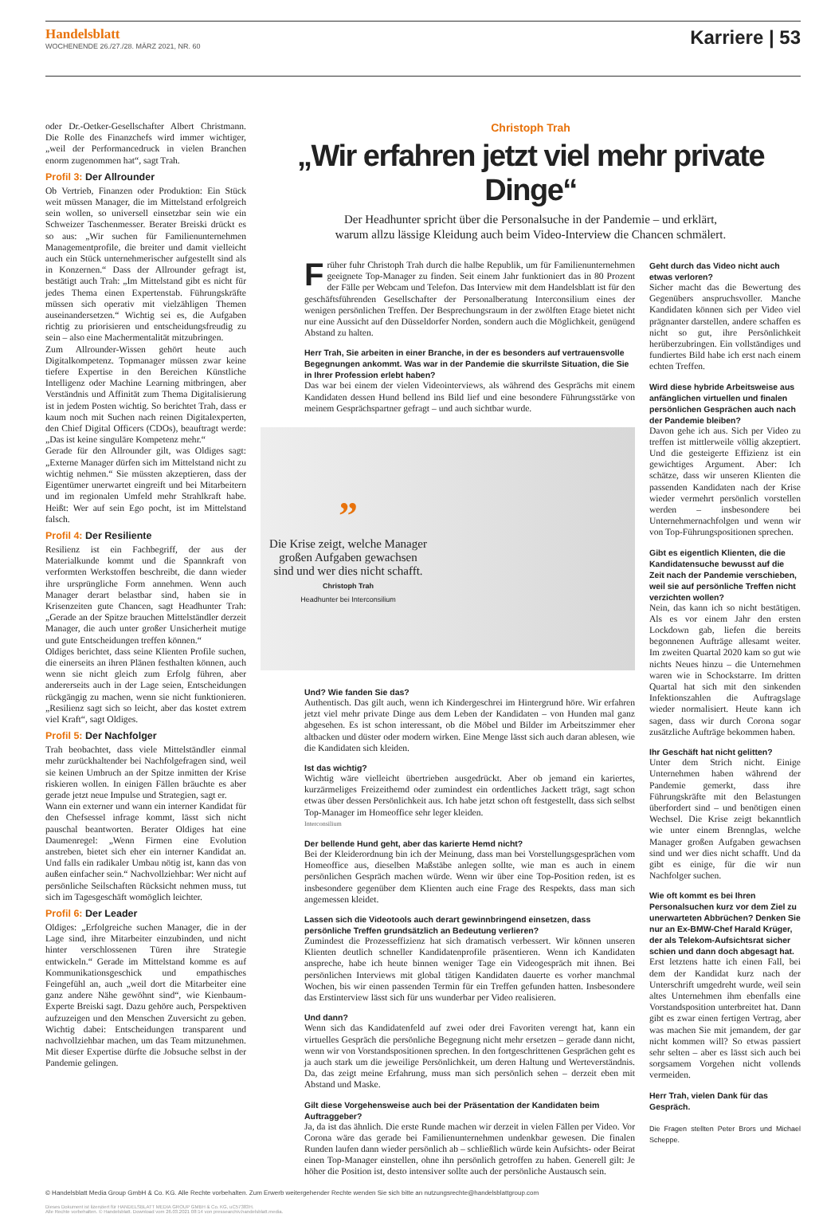Handelsblatt
WOCHENENDE 26./27./28. MÄRZ 2021, NR. 60
Karriere | 53
oder Dr.-Oetker-Gesellschafter Albert Christmann. Die Rolle des Finanzchefs wird immer wichtiger, „weil der Performancedruck in vielen Branchen enorm zugenommen hat“, sagt Trah.
Profil 3: Der Allrounder
Ob Vertrieb, Finanzen oder Produktion: Ein Stück weit müssen Manager, die im Mittelstand erfolgreich sein wollen, so universell einsetzbar sein wie ein Schweizer Taschenmesser. Berater Breiski drückt es so aus: „Wir suchen für Familienunternehmen Managementprofile, die breiter und damit vielleicht auch ein Stück unternehmerischer aufgestellt sind als in Konzernen.“ Dass der Allrounder gefragt ist, bestätigt auch Trah: „Im Mittelstand gibt es nicht für jedes Thema einen Expertenstab. Führungskräfte müssen sich operativ mit vielzähligen Themen auseinandersetzen.“ Wichtig sei es, die Aufgaben richtig zu priorisieren und entscheidungsfreudig zu sein – also eine Machermentalität mitzubringen.
Zum Allrounder-Wissen gehört heute auch Digitalkompetenz. Topmanager müssen zwar keine tiefere Expertise in den Bereichen Künstliche Intelligenz oder Machine Learning mitbringen, aber Verständnis und Affinität zum Thema Digitalisierung ist in jedem Posten wichtig. So berichtet Trah, dass er kaum noch mit Suchen nach reinen Digitalexperten, den Chief Digital Officers (CDOs), beauftragt werde: „Das ist keine singuläre Kompetenz mehr.“
Gerade für den Allrounder gilt, was Oldiges sagt: „Externe Manager dürfen sich im Mittelstand nicht zu wichtig nehmen.“ Sie müssten akzeptieren, dass der Eigentümer unerwartet eingreift und bei Mitarbeitern und im regionalen Umfeld mehr Strahlkraft habe. Heißt: Wer auf sein Ego pocht, ist im Mittelstand falsch.
Profil 4: Der Resiliente
Resilienz ist ein Fachbegriff, der aus der Materialkunde kommt und die Spannkraft von verformten Werkstoffen beschreibt, die dann wieder ihre ursprüngliche Form annehmen. Wenn auch Manager derart belastbar sind, haben sie in Krisenzeiten gute Chancen, sagt Headhunter Trah: „Gerade an der Spitze brauchen Mittelständler derzeit Manager, die auch unter großer Unsicherheit mutige und gute Entscheidungen treffen können.“
Oldiges berichtet, dass seine Klienten Profile suchen, die einerseits an ihren Plänen festhalten können, auch wenn sie nicht gleich zum Erfolg führen, aber andererseits auch in der Lage seien, Entscheidungen rückgängig zu machen, wenn sie nicht funktionieren. „Resilienz sagt sich so leicht, aber das kostet extrem viel Kraft“, sagt Oldiges.
Profil 5: Der Nachfolger
Trah beobachtet, dass viele Mittelständler einmal mehr zurückhaltender bei Nachfolgefragen sind, weil sie keinen Umbruch an der Spitze inmitten der Krise riskieren wollen. In einigen Fällen bräuchte es aber gerade jetzt neue Impulse und Strategien, sagt er.
Wann ein externer und wann ein interner Kandidat für den Chefsessel infrage kommt, lässt sich nicht pauschal beantworten. Berater Oldiges hat eine Daumenregel: „Wenn Firmen eine Evolution anstreben, bietet sich eher ein interner Kandidat an. Und falls ein radikaler Umbau nötig ist, kann das von außen einfacher sein.“ Nachvollziehbar: Wer nicht auf persönliche Seilschaften Rücksicht nehmen muss, tut sich im Tagesgeschäft womöglich leichter.
Profil 6: Der Leader
Oldiges: „Erfolgreiche suchen Manager, die in der Lage sind, ihre Mitarbeiter einzubinden, und nicht hinter verschlossenen Türen ihre Strategie entwickeln.“ Gerade im Mittelstand komme es auf Kommunikationsgeschick und empathisches Feingefühl an, auch „weil dort die Mitarbeiter eine ganz andere Nähe gewöhnt sind“, wie Kienbaum-Experte Breiski sagt. Dazu gehöre auch, Perspektiven aufzuzeigen und den Menschen Zuversicht zu geben. Wichtig dabei: Entscheidungen transparent und nachvollziehbar machen, um das Team mitzunehmen. Mit dieser Expertise dürfte die Jobsuche selbst in der Pandemie gelingen.
Christoph Trah
„Wir erfahren jetzt viel mehr private Dinge“
Der Headhunter spricht über die Personalsuche in der Pandemie – und erklärt,
warum allzu lässige Kleidung auch beim Video-Interview die Chancen schmälert.
Früher fuhr Christoph Trah durch die halbe Republik, um für Familienunternehmen geeignete Top-Manager zu finden. Seit einem Jahr funktioniert das in 80 Prozent der Fälle per Webcam und Telefon. Das Interview mit dem Handelsblatt ist für den geschäftsführenden Gesellschafter der Personalberatung Interconsilium eines der wenigen persönlichen Treffen. Der Besprechungsraum in der zwölften Etage bietet nicht nur eine Aussicht auf den Düsseldorfer Norden, sondern auch die Möglichkeit, genügend Abstand zu halten.
Herr Trah, Sie arbeiten in einer Branche, in der es besonders auf vertrauensvolle Begegnungen ankommt. Was war in der Pandemie die skurrilste Situation, die Sie in Ihrer Profession erlebt haben?
Das war bei einem der vielen Videointerviews, als während des Gesprächs mit einem Kandidaten dessen Hund bellend ins Bild lief und eine besondere Führungsstärke von meinem Gesprächspartner gefragt – und auch sichtbar wurde.
”
Die Krise zeigt, welche Manager großen Aufgaben gewachsen sind und wer dies nicht schafft.
Christoph Trah
Headhunter bei Interconsilium
Und? Wie fanden Sie das?
Authentisch. Das gilt auch, wenn ich Kindergeschrei im Hintergrund höre. Wir erfahren jetzt viel mehr private Dinge aus dem Leben der Kandidaten – von Hunden mal ganz abgesehen. Es ist schon interessant, ob die Möbel und Bilder im Arbeitszimmer eher altbacken und düster oder modern wirken. Eine Menge lässt sich auch daran ablesen, wie die Kandidaten sich kleiden.
Ist das wichtig?
Wichtig wäre vielleicht übertrieben ausgedrückt. Aber ob jemand ein kariertes, kurzärmeliges Freizeithemd oder zumindest ein ordentliches Jackett trägt, sagt schon etwas über dessen Persönlichkeit aus. Ich habe jetzt schon oft festgestellt, dass sich selbst Top-Manager im Homeoffice sehr leger kleiden.
Interconsilium
Der bellende Hund geht, aber das karierte Hemd nicht?
Bei der Kleiderordnung bin ich der Meinung, dass man bei Vorstellungsgesprächen vom Homeoffice aus, dieselben Maßstäbe anlegen sollte, wie man es auch in einem persönlichen Gespräch machen würde. Wenn wir über eine Top-Position reden, ist es insbesondere gegenüber dem Klienten auch eine Frage des Respekts, dass man sich angemessen kleidet.
Lassen sich die Videotools auch derart gewinnbringend einsetzen, dass persönliche Treffen grundsätzlich an Bedeutung verlieren?
Zumindest die Prozesseffizienz hat sich dramatisch verbessert. Wir können unseren Klienten deutlich schneller Kandidatenprofile präsentieren. Wenn ich Kandidaten anspreche, habe ich heute binnen weniger Tage ein Videogespräch mit ihnen. Bei persönlichen Interviews mit global tätigen Kandidaten dauerte es vorher manchmal Wochen, bis wir einen passenden Termin für ein Treffen gefunden hatten. Insbesondere das Erstinterview lässt sich für uns wunderbar per Video realisieren.
Und dann?
Wenn sich das Kandidatenfeld auf zwei oder drei Favoriten verengt hat, kann ein virtuelles Gespräch die persönliche Begegnung nicht mehr ersetzen – gerade dann nicht, wenn wir von Vorstandspositionen sprechen. In den fortgeschrittenen Gesprächen geht es ja auch stark um die jeweilige Persönlichkeit, um deren Haltung und Werteverständnis. Da, das zeigt meine Erfahrung, muss man sich persönlich sehen – derzeit eben mit Abstand und Maske.
Gilt diese Vorgehensweise auch bei der Präsentation der Kandidaten beim Auftraggeber?
Ja, da ist das ähnlich. Die erste Runde machen wir derzeit in vielen Fällen per Video. Vor Corona wäre das gerade bei Familienunternehmen undenkbar gewesen. Die finalen Runden laufen dann wieder persönlich ab – schließlich würde kein Aufsichts- oder Beirat einen Top-Manager einstellen, ohne ihn persönlich getroffen zu haben. Generell gilt: Je höher die Position ist, desto intensiver sollte auch der persönliche Austausch sein.
Geht durch das Video nicht auch etwas verloren?
Sicher macht das die Bewertung des Gegenübers anspruchsvoller. Manche Kandidaten können sich per Video viel prägnanter darstellen, andere schaffen es nicht so gut, ihre Persönlichkeit herüberzubringen. Ein vollständiges und fundiertes Bild habe ich erst nach einem echten Treffen.
Wird diese hybride Arbeitsweise aus anfänglichen virtuellen und finalen persönlichen Gesprächen auch nach der Pandemie bleiben?
Davon gehe ich aus. Sich per Video zu treffen ist mittlerweile völlig akzeptiert. Und die gesteigerte Effizienz ist ein gewichtiges Argument. Aber: Ich schätze, dass wir unseren Klienten die passenden Kandidaten nach der Krise wieder vermehrt persönlich vorstellen werden – insbesondere bei Unternehmernachfolgen und wenn wir von Top-Führungspositionen sprechen.
Gibt es eigentlich Klienten, die die Kandidatensuche bewusst auf die Zeit nach der Pandemie verschieben, weil sie auf persönliche Treffen nicht verzichten wollen?
Nein, das kann ich so nicht bestätigen. Als es vor einem Jahr den ersten Lockdown gab, liefen die bereits begonnenen Aufträge allesamt weiter. Im zweiten Quartal 2020 kam so gut wie nichts Neues hinzu – die Unternehmen waren wie in Schockstarre. Im dritten Quartal hat sich mit den sinkenden Infektionszahlen die Auftragslage wieder normalisiert. Heute kann ich sagen, dass wir durch Corona sogar zusätzliche Aufträge bekommen haben.
Ihr Geschäft hat nicht gelitten?
Unter dem Strich nicht. Einige Unternehmen haben während der Pandemie gemerkt, dass ihre Führungskräfte mit den Belastungen überfordert sind – und benötigen einen Wechsel. Die Krise zeigt bekanntlich wie unter einem Brennglas, welche Manager großen Aufgaben gewachsen sind und wer dies nicht schafft. Und da gibt es einige, für die wir nun Nachfolger suchen.
Wie oft kommt es bei Ihren Personalsuchen kurz vor dem Ziel zu unerwarteten Abbrüchen? Denken Sie nur an Ex-BMW-Chef Harald Krüger, der als Telekom-Aufsichtsrat sicher schien und dann doch abgesagt hat.
Erst letztens hatte ich einen Fall, bei dem der Kandidat kurz nach der Unterschrift umgedreht wurde, weil sein altes Unternehmen ihm ebenfalls eine Vorstandsposition unterbreitet hat. Dann gibt es zwar einen fertigen Vertrag, aber was machen Sie mit jemandem, der gar nicht kommen will? So etwas passiert sehr selten – aber es lässt sich auch bei sorgsamem Vorgehen nicht vollends vermeiden.
Herr Trah, vielen Dank für das Gespräch.
Die Fragen stellten Peter Brors und Michael Scheppe.
© Handelsblatt Media Group GmbH & Co. KG. Alle Rechte vorbehalten. Zum Erwerb weitergehender Rechte wenden Sie sich bitte an nutzungsrechte@handelsblattgroup.com
Dieses Dokument ist lizenziert für HANDELSBLATT MEDIA GROUP GMBH & Co. KG, uC57383H.
Alle Rechte vorbehalten. © Handelsblatt. Download vom 26.03.2021 08:14 von pressearchiv.handelsblatt.media.